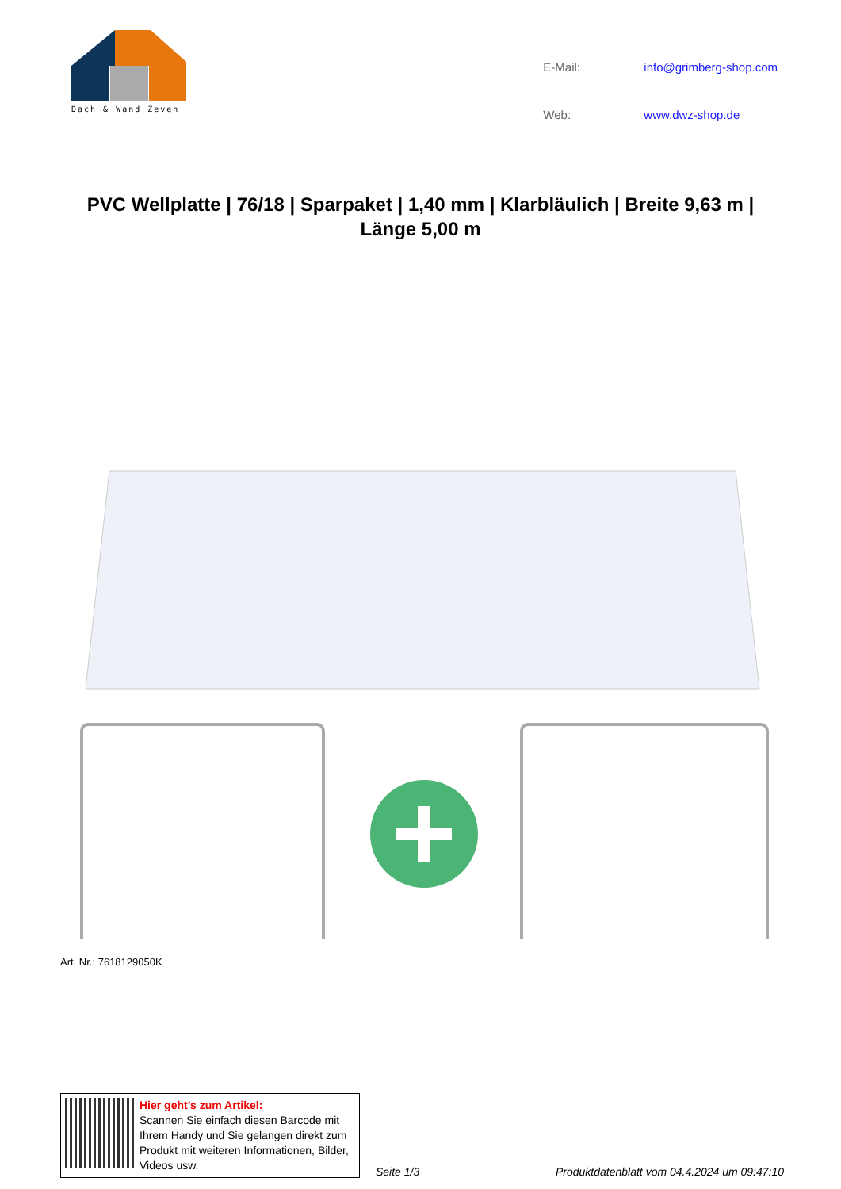Dach & Wand Zeven
E-Mail: info@grimberg-shop.com Web: www.dwz-shop.de
PVC Wellplatte | 76/18 | Sparpaket | 1,40 mm | Klarbläulich | Breite 9,63 m | Länge 5,00 m
Art. Nr.: 7618129050K
Hier geht’s zum Artikel:
Scannen Sie einfach diesen Barcode mit Ihrem Handy und Sie gelangen direkt zum Produkt mit weiteren Informationen, Bilder, Videos usw.
Seite 1/3
Produktdatenblatt vom 04.4.2024 um 09:47:10